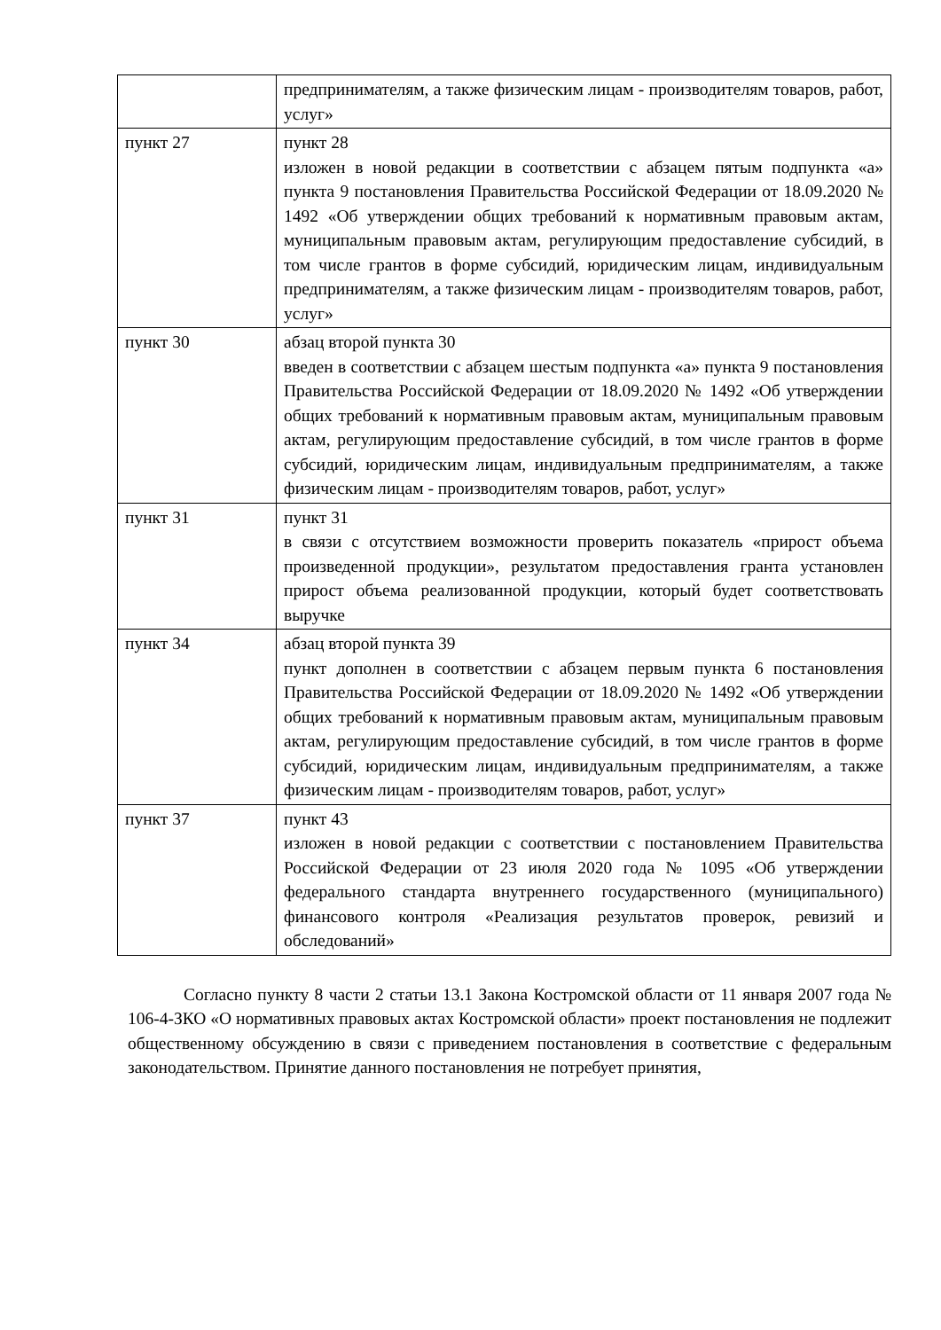| | предпринимателям, а также физическим лицам - производителям товаров, работ, услуг» |
| пункт 27 | пункт 28 изложен в новой редакции в соответствии с абзацем пятым подпункта «а» пункта 9 постановления Правительства Российской Федерации от 18.09.2020 № 1492 «Об утверждении общих требований к нормативным правовым актам, муниципальным правовым актам, регулирующим предоставление субсидий, в том числе грантов в форме субсидий, юридическим лицам, индивидуальным предпринимателям, а также физическим лицам - производителям товаров, работ, услуг» |
| пункт 30 | абзац второй пункта 30 введен в соответствии с абзацем шестым подпункта «а» пункта 9 постановления Правительства Российской Федерации от 18.09.2020 № 1492 «Об утверждении общих требований к нормативным правовым актам, муниципальным правовым актам, регулирующим предоставление субсидий, в том числе грантов в форме субсидий, юридическим лицам, индивидуальным предпринимателям, а также физическим лицам - производителям товаров, работ, услуг» |
| пункт 31 | пункт 31 в связи с отсутствием возможности проверить показатель «прирост объема произведенной продукции», результатом предоставления гранта установлен прирост объема реализованной продукции, который будет соответствовать выручке |
| пункт 34 | абзац второй пункта 39 пункт дополнен в соответствии с абзацем первым пункта 6 постановления Правительства Российской Федерации от 18.09.2020 № 1492 «Об утверждении общих требований к нормативным правовым актам, муниципальным правовым актам, регулирующим предоставление субсидий, в том числе грантов в форме субсидий, юридическим лицам, индивидуальным предпринимателям, а также физическим лицам - производителям товаров, работ, услуг» |
| пункт 37 | пункт 43 изложен в новой редакции с соответствии с постановлением Правительства Российской Федерации от 23 июля 2020 года № 1095 «Об утверждении федерального стандарта внутреннего государственного (муниципального) финансового контроля «Реализация результатов проверок, ревизий и обследований» |
Согласно пункту 8 части 2 статьи 13.1 Закона Костромской области от 11 января 2007 года № 106-4-ЗКО «О нормативных правовых актах Костромской области» проект постановления не подлежит общественному обсуждению в связи с приведением постановления в соответствие с федеральным законодательством. Принятие данного постановления не потребует принятия,